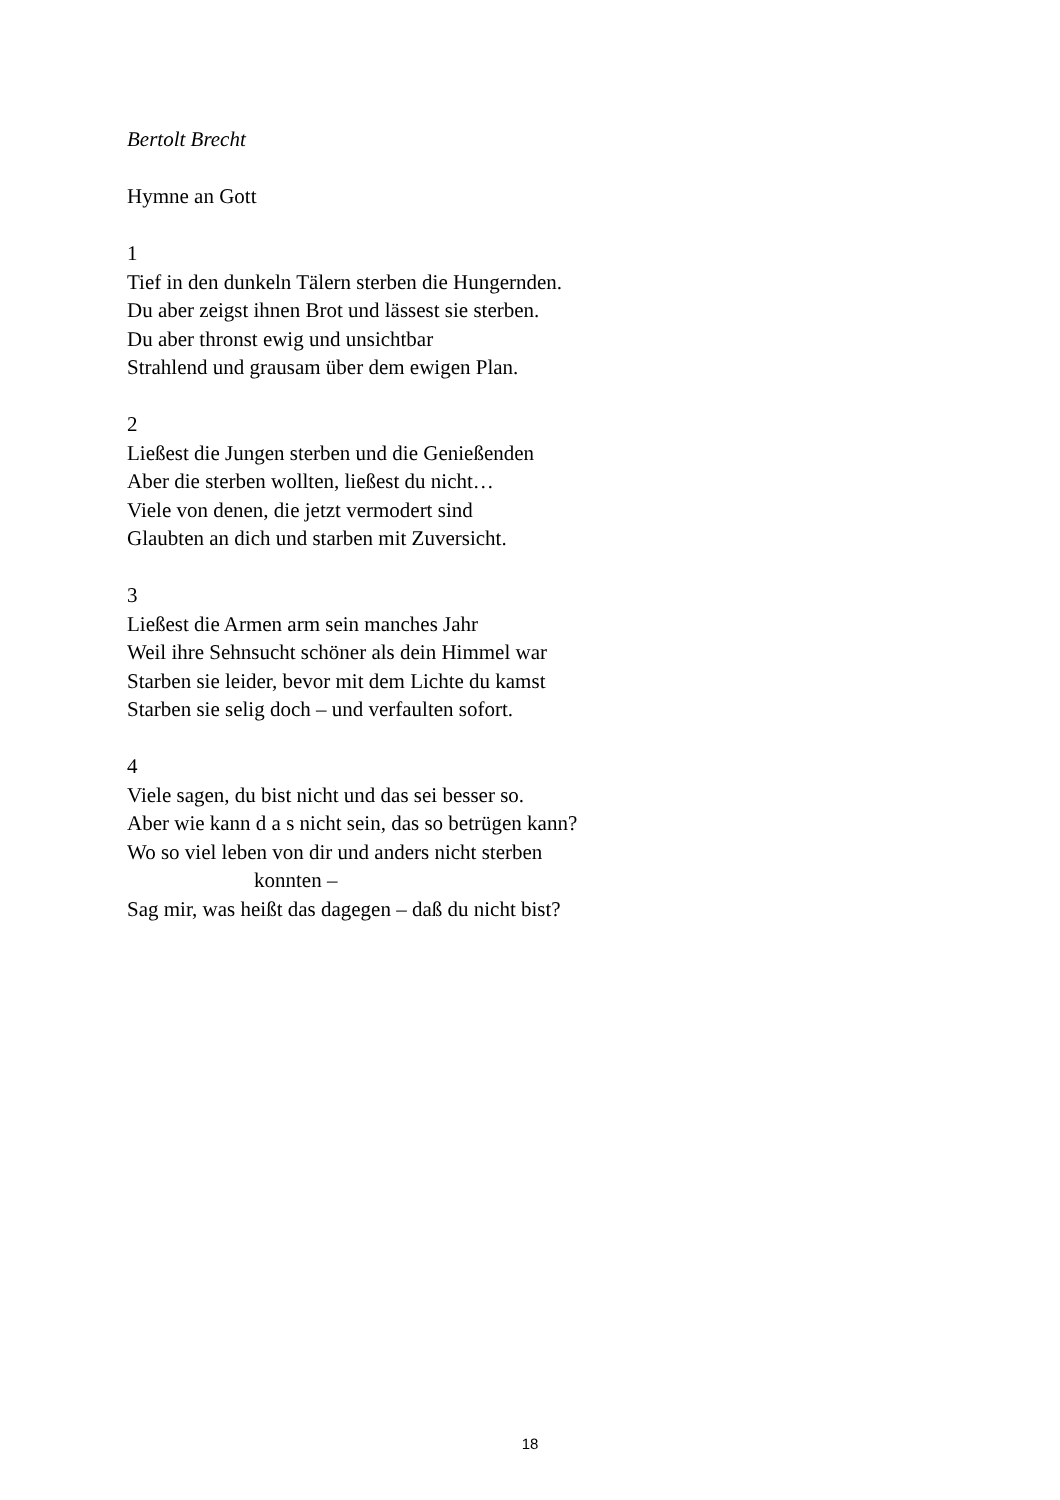Bertolt Brecht
Hymne an Gott
1
Tief in den dunkeln Tälern sterben die Hungernden.
Du aber zeigst ihnen Brot und lässest sie sterben.
Du aber thronst ewig und unsichtbar
Strahlend und grausam über dem ewigen Plan.
2
Ließest die Jungen sterben und die Genießenden
Aber die sterben wollten, ließest du nicht…
Viele von denen, die jetzt vermodert sind
Glaubten an dich und starben mit Zuversicht.
3
Ließest die Armen arm sein manches Jahr
Weil ihre Sehnsucht schöner als dein Himmel war
Starben sie leider, bevor mit dem Lichte du kamst
Starben sie selig doch – und verfaulten sofort.
4
Viele sagen, du bist nicht und das sei besser so.
Aber wie kann d a s nicht sein, das so betrügen kann?
Wo so viel leben von dir und anders nicht sterben
konnten –
Sag mir, was heißt das dagegen – daß du nicht bist?
18